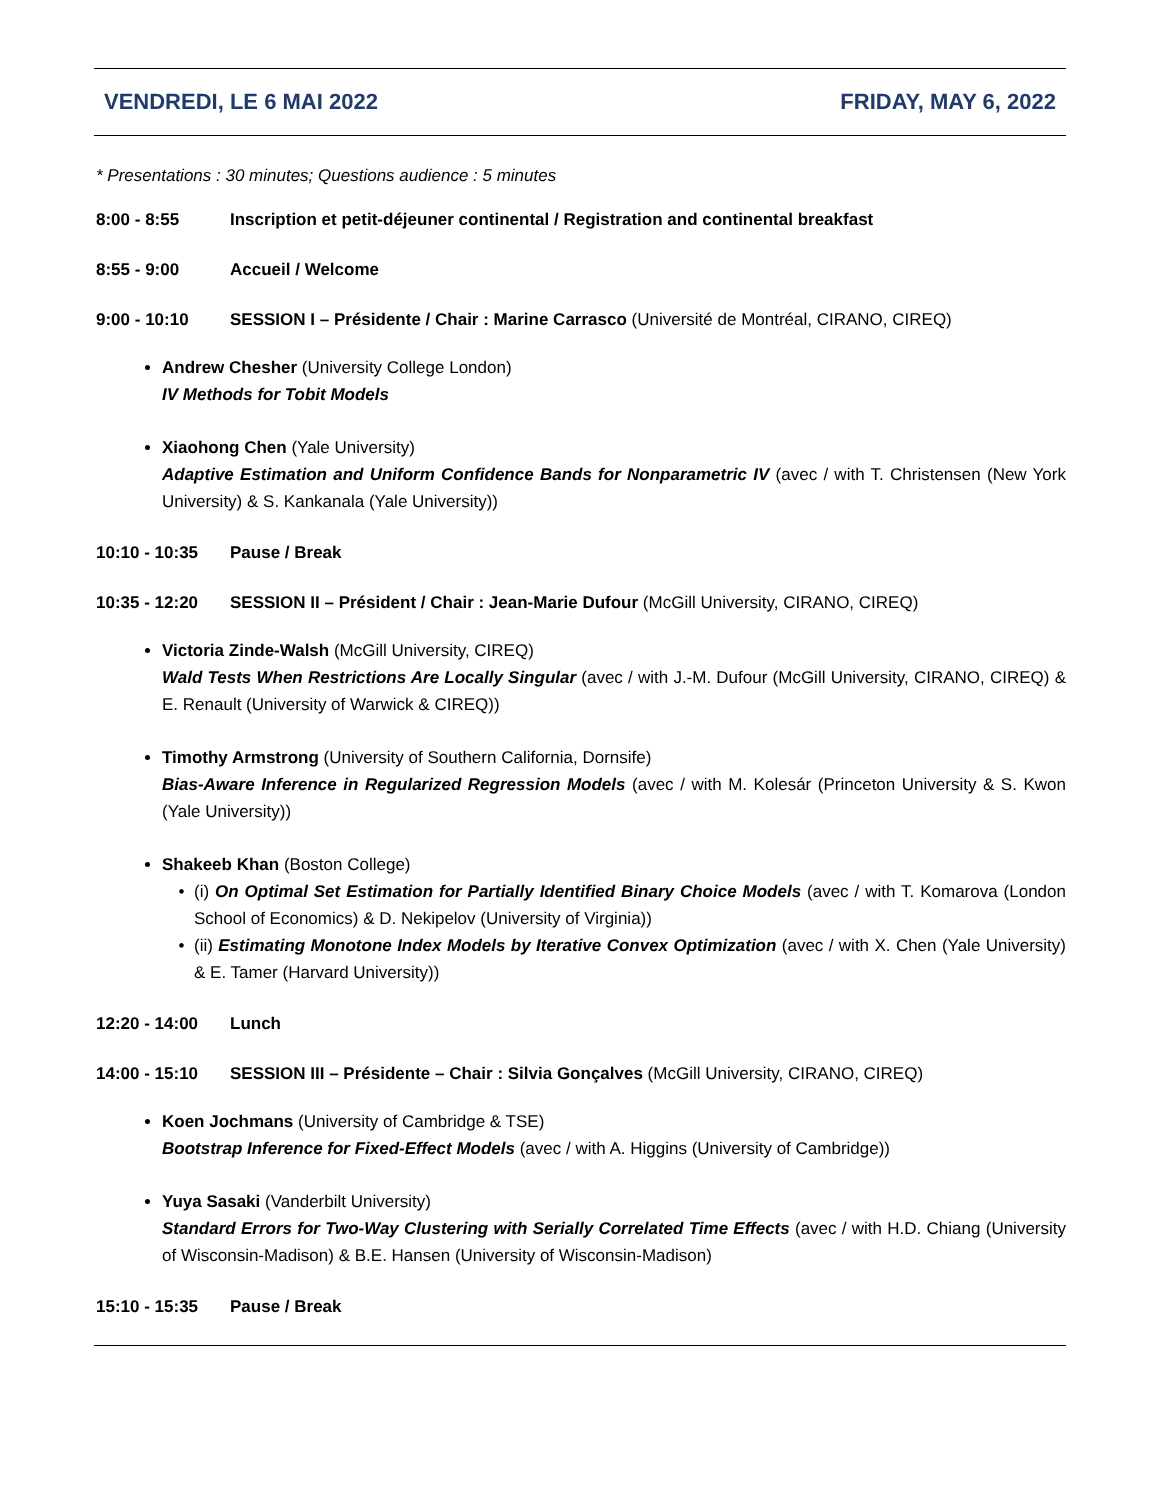VENDREDI, LE 6 MAI 2022 FRIDAY, MAY 6, 2022
* Presentations : 30 minutes; Questions audience : 5 minutes
8:00 - 8:55 Inscription et petit-déjeuner continental / Registration and continental breakfast
8:55 - 9:00 Accueil / Welcome
9:00 - 10:10 SESSION I – Présidente / Chair : Marine Carrasco (Université de Montréal, CIRANO, CIREQ)
Andrew Chesher (University College London)
IV Methods for Tobit Models
Xiaohong Chen (Yale University)
Adaptive Estimation and Uniform Confidence Bands for Nonparametric IV (avec / with T. Christensen (New York University) & S. Kankanala (Yale University))
10:10 - 10:35 Pause / Break
10:35 - 12:20 SESSION II – Président / Chair : Jean-Marie Dufour (McGill University, CIRANO, CIREQ)
Victoria Zinde-Walsh (McGill University, CIREQ)
Wald Tests When Restrictions Are Locally Singular (avec / with J.-M. Dufour (McGill University, CIRANO, CIREQ) & E. Renault (University of Warwick & CIREQ))
Timothy Armstrong (University of Southern California, Dornsife)
Bias-Aware Inference in Regularized Regression Models (avec / with M. Kolesár (Princeton University & S. Kwon (Yale University))
Shakeeb Khan (Boston College)
(i) On Optimal Set Estimation for Partially Identified Binary Choice Models (avec / with T. Komarova (London School of Economics) & D. Nekipelov (University of Virginia))
(ii) Estimating Monotone Index Models by Iterative Convex Optimization (avec / with X. Chen (Yale University) & E. Tamer (Harvard University))
12:20 - 14:00 Lunch
14:00 - 15:10 SESSION III – Présidente – Chair : Silvia Gonçalves (McGill University, CIRANO, CIREQ)
Koen Jochmans (University of Cambridge & TSE)
Bootstrap Inference for Fixed-Effect Models (avec / with A. Higgins (University of Cambridge))
Yuya Sasaki (Vanderbilt University)
Standard Errors for Two-Way Clustering with Serially Correlated Time Effects (avec / with H.D. Chiang (University of Wisconsin-Madison) & B.E. Hansen (University of Wisconsin-Madison)
15:10 - 15:35 Pause / Break